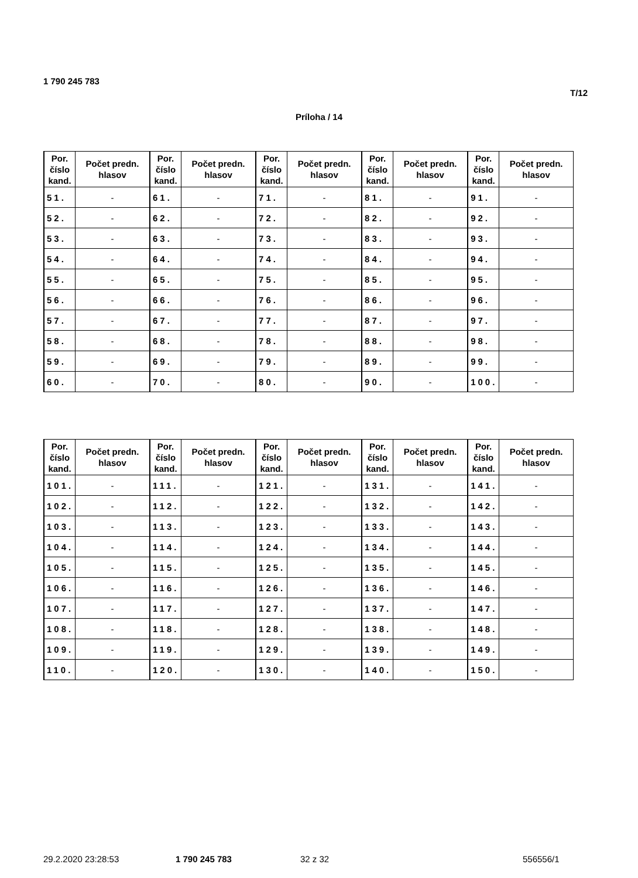1 790 245 783
T/12
Príloha / 14
| Por. číslo kand. | Počet predn. hlasov | Por. číslo kand. | Počet predn. hlasov | Por. číslo kand. | Počet predn. hlasov | Por. číslo kand. | Počet predn. hlasov | Por. číslo kand. | Počet predn. hlasov |
| --- | --- | --- | --- | --- | --- | --- | --- | --- | --- |
| 51. | - | 61. | - | 71. | - | 81. | - | 91. | - |
| 52. | - | 62. | - | 72. | - | 82. | - | 92. | - |
| 53. | - | 63. | - | 73. | - | 83. | - | 93. | - |
| 54. | - | 64. | - | 74. | - | 84. | - | 94. | - |
| 55. | - | 65. | - | 75. | - | 85. | - | 95. | - |
| 56. | - | 66. | - | 76. | - | 86. | - | 96. | - |
| 57. | - | 67. | - | 77. | - | 87. | - | 97. | - |
| 58. | - | 68. | - | 78. | - | 88. | - | 98. | - |
| 59. | - | 69. | - | 79. | - | 89. | - | 99. | - |
| 60. | - | 70. | - | 80. | - | 90. | - | 100. | - |
| Por. číslo kand. | Počet predn. hlasov | Por. číslo kand. | Počet predn. hlasov | Por. číslo kand. | Počet predn. hlasov | Por. číslo kand. | Počet predn. hlasov | Por. číslo kand. | Počet predn. hlasov |
| --- | --- | --- | --- | --- | --- | --- | --- | --- | --- |
| 101. | - | 111. | - | 121. | - | 131. | - | 141. | - |
| 102. | - | 112. | - | 122. | - | 132. | - | 142. | - |
| 103. | - | 113. | - | 123. | - | 133. | - | 143. | - |
| 104. | - | 114. | - | 124. | - | 134. | - | 144. | - |
| 105. | - | 115. | - | 125. | - | 135. | - | 145. | - |
| 106. | - | 116. | - | 126. | - | 136. | - | 146. | - |
| 107. | - | 117. | - | 127. | - | 137. | - | 147. | - |
| 108. | - | 118. | - | 128. | - | 138. | - | 148. | - |
| 109. | - | 119. | - | 129. | - | 139. | - | 149. | - |
| 110. | - | 120. | - | 130. | - | 140. | - | 150. | - |
29.2.2020 23:28:53 1 790 245 783 32 z 32 556556/1